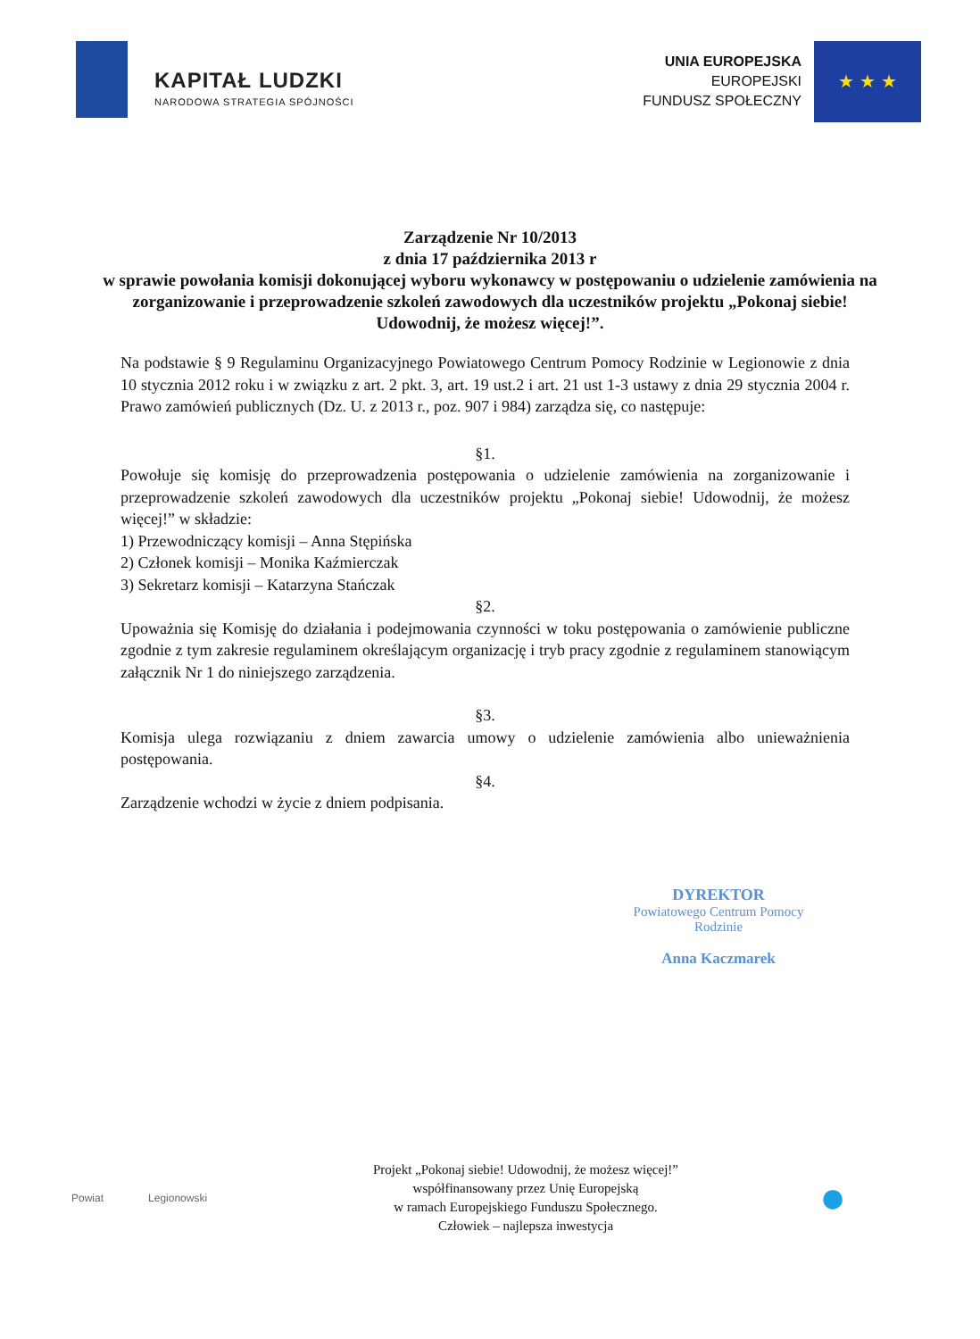KAPITAŁ LUDZKI
NARODOWA STRATEGIA SPÓJNOŚCI
UNIA EUROPEJSKA
EUROPEJSKI
FUNDUSZ SPOŁECZNY
★ ★ ★
Zarządzenie Nr 10/2013
z dnia 17 października 2013 r
w sprawie powołania komisji dokonującej wyboru wykonawcy w postępowaniu o udzielenie zamówienia na zorganizowanie i przeprowadzenie szkoleń zawodowych dla uczestników projektu „Pokonaj siebie! Udowodnij, że możesz więcej!”.
Na podstawie § 9 Regulaminu Organizacyjnego Powiatowego Centrum Pomocy Rodzinie w Legionowie z dnia 10 stycznia 2012 roku i w związku z art. 2 pkt. 3, art. 19 ust.2 i art. 21 ust 1-3 ustawy z dnia 29 stycznia 2004 r. Prawo zamówień publicznych (Dz. U. z 2013 r., poz. 907 i 984) zarządza się, co następuje:
§1.
Powołuje się komisję do przeprowadzenia postępowania o udzielenie zamówienia na zorganizowanie i przeprowadzenie szkoleń zawodowych dla uczestników projektu „Pokonaj siebie! Udowodnij, że możesz więcej!” w składzie:
1) Przewodniczący komisji – Anna Stępińska
2) Członek komisji – Monika Kaźmierczak
3) Sekretarz komisji – Katarzyna Stańczak
§2.
Upoważnia się Komisję do działania i podejmowania czynności w toku postępowania o zamówienie publiczne zgodnie z tym zakresie regulaminem określającym organizację i tryb pracy zgodnie z regulaminem stanowiącym załącznik Nr 1 do niniejszego zarządzenia.
§3.
Komisja ulega rozwiązaniu z dniem zawarcia umowy o udzielenie zamówienia albo unieważnienia postępowania.
§4.
Zarządzenie wchodzi w życie z dniem podpisania.
DYREKTOR
Powiatowego Centrum Pomocy Rodzinie
Anna Kaczmarek
Powiat Legionowski
Projekt „Pokonaj siebie! Udowodnij, że możesz więcej!”
współfinansowany przez Unię Europejską
w ramach Europejskiego Funduszu Społecznego.
Człowiek – najlepsza inwestycja
●